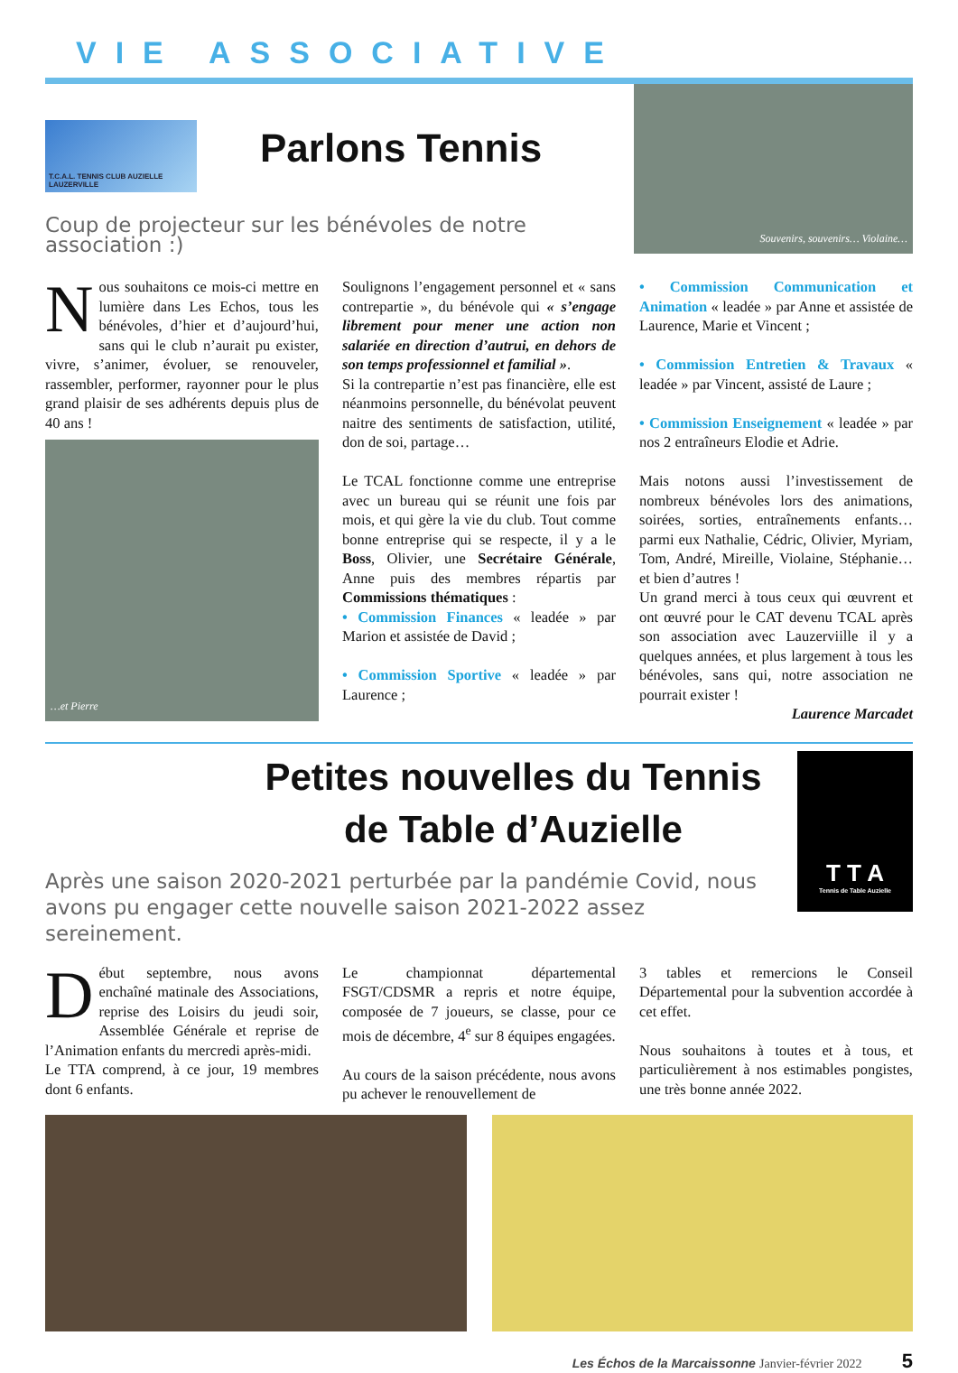VIE ASSOCIATIVE
T.C.A.L. TENNIS CLUB AUZIELLE LAUZERVILLE
Parlons Tennis
Coup de projecteur sur les bénévoles de notre association :)
Souvenirs, souvenirs… Violaine…
Nous souhaitons ce mois-ci mettre en lumière dans Les Echos, tous les bénévoles, d’hier et d’aujourd’hui, sans qui le club n’aurait pu exister, vivre, s’animer, évoluer, se renouveler, rassembler, performer, rayonner pour le plus grand plaisir de ses adhérents depuis plus de 40 ans !
…et Pierre
Soulignons l’engagement personnel et « sans contrepartie », du bénévole qui « s’engage librement pour mener une action non salariée en direction d’autrui, en dehors de son temps professionnel et familial ».
Si la contrepartie n’est pas financière, elle est néanmoins personnelle, du bénévolat peuvent naitre des sentiments de satisfaction, utilité, don de soi, partage…
Le TCAL fonctionne comme une entreprise avec un bureau qui se réunit une fois par mois, et qui gère la vie du club. Tout comme bonne entreprise qui se respecte, il y a le Boss, Olivier, une Secrétaire Générale, Anne puis des membres répartis par Commissions thématiques :
• Commission Finances « leadée » par Marion et assistée de David ;
• Commission Sportive « leadée » par Laurence ;
• Commission Communication et Animation « leadée » par Anne et assistée de Laurence, Marie et Vincent ;
• Commission Entretien & Travaux « leadée » par Vincent, assisté de Laure ;
• Commission Enseignement « leadée » par nos 2 entraîneurs Elodie et Adrie.
Mais notons aussi l’investissement de nombreux bénévoles lors des animations, soirées, sorties, entraînements enfants… parmi eux Nathalie, Cédric, Olivier, Myriam, Tom, André, Mireille, Violaine, Stéphanie… et bien d’autres !
Un grand merci à tous ceux qui œuvrent et ont œuvré pour le CAT devenu TCAL après son association avec Lauzerviille il y a quelques années, et plus largement à tous les bénévoles, sans qui, notre association ne pourrait exister !
Laurence Marcadet
Petites nouvelles du Tennis de Table d’Auzielle
Après une saison 2020-2021 perturbée par la pandémie Covid, nous avons pu engager cette nouvelle saison 2021-2022 assez sereinement.
T T A
Tennis de Table Auzielle
Début septembre, nous avons enchaîné matinale des Associations, reprise des Loisirs du jeudi soir, Assemblée Générale et reprise de l’Animation enfants du mercredi après-midi.
Le TTA comprend, à ce jour, 19 membres dont 6 enfants.
Le championnat départemental FSGT/CDSMR a repris et notre équipe, composée de 7 joueurs, se classe, pour ce mois de décembre, 4<sup>e</sup> sur 8 équipes engagées.
Au cours de la saison précédente, nous avons pu achever le renouvellement de
3 tables et remercions le Conseil Départemental pour la subvention accordée à cet effet.
Nous souhaitons à toutes et à tous, et particulièrement à nos estimables pongistes, une très bonne année 2022.
Les Échos de la Marcaissonne Janvier-février 2022 5